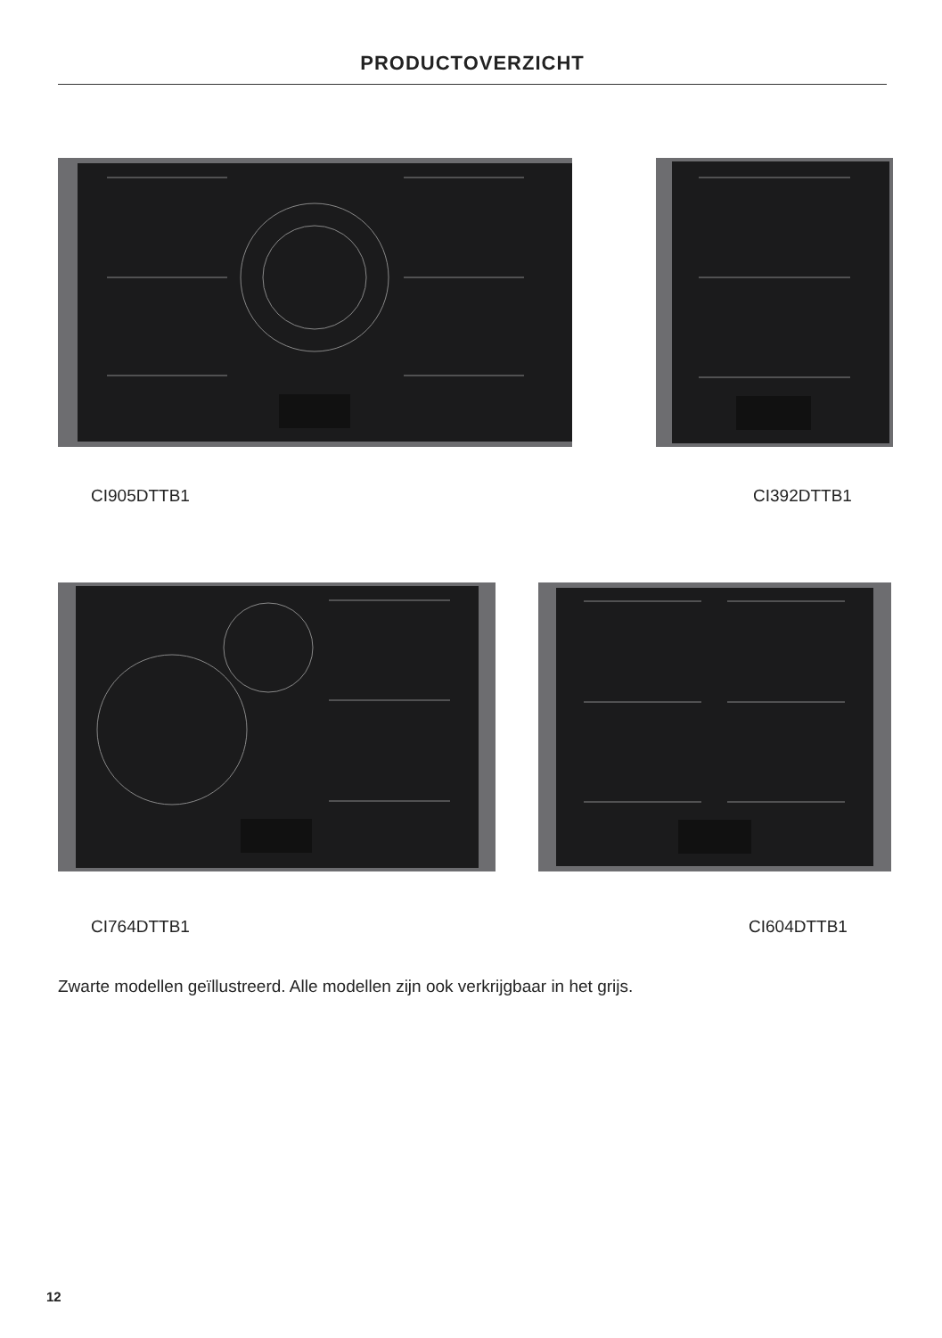PRODUCTOVERZICHT
CI905DTTB1 CI392DTTB1
CI764DTTB1 CI604DTTB1
Zwarte modellen geïllustreerd. Alle modellen zijn ook verkrijgbaar in het grijs.
12